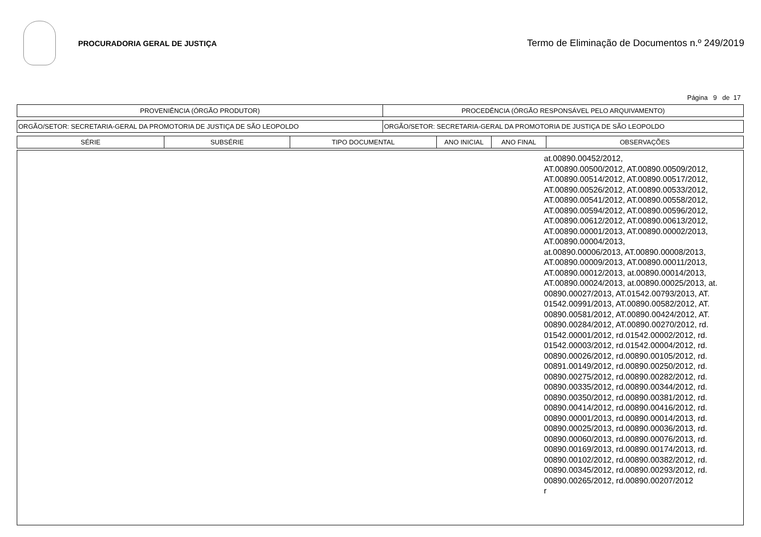PROCURADORIA GERAL DE JUSTIÇA
Termo de Eliminação de Documentos n.º 249/2019
Página 9 de 17
| PROVENIÊNCIA (ÓRGÃO PRODUTOR) | PROCEDÊNCIA (ÓRGÃO RESPONSÁVEL PELO ARQUIVAMENTO) |
| --- | --- |
| ORGÃO/SETOR: SECRETARIA-GERAL DA PROMOTORIA DE JUSTIÇA DE SÃO LEOPOLDO | ORGÃO/SETOR: SECRETARIA-GERAL DA PROMOTORIA DE JUSTIÇA DE SÃO LEOPOLDO |
| SÉRIE | SUBSÉRIE | TIPO DOCUMENTAL | ANO INICIAL | ANO FINAL | OBSERVAÇÕES |
| --- | --- | --- | --- | --- | --- |
| | at.00890.00452/2012, AT.00890.00500/2012, AT.00890.00509/2012, AT.00890.00514/2012, AT.00890.00517/2012, AT.00890.00526/2012, AT.00890.00533/2012, AT.00890.00541/2012, AT.00890.00558/2012, AT.00890.00594/2012, AT.00890.00596/2012, AT.00890.00612/2012, AT.00890.00613/2012, AT.00890.00001/2013, AT.00890.00002/2013, AT.00890.00004/2013, at.00890.00006/2013, AT.00890.00008/2013, AT.00890.00009/2013, AT.00890.00011/2013, AT.00890.00012/2013, at.00890.00014/2013, AT.00890.00024/2013, at.00890.00025/2013, at. 00890.00027/2013, AT.01542.00793/2013, AT. 01542.00991/2013, AT.00890.00582/2012, AT. 00890.00581/2012, AT.00890.00424/2012, AT. 00890.00284/2012, AT.00890.00270/2012, rd. 01542.00001/2012, rd.01542.00002/2012, rd. 01542.00003/2012, rd.01542.00004/2012, rd. 00890.00026/2012, rd.00890.00105/2012, rd. 00891.00149/2012, rd.00890.00250/2012, rd. 00890.00275/2012, rd.00890.00282/2012, rd. 00890.00335/2012, rd.00890.00344/2012, rd. 00890.00350/2012, rd.00890.00381/2012, rd. 00890.00414/2012, rd.00890.00416/2012, rd. 00890.00001/2013, rd.00890.00014/2013, rd. 00890.00025/2013, rd.00890.00036/2013, rd. 00890.00060/2013, rd.00890.00076/2013, rd. 00890.00169/2013, rd.00890.00174/2013, rd. 00890.00102/2012, rd.00890.00382/2012, rd. 00890.00345/2012, rd.00890.00293/2012, rd. 00890.00265/2012, rd.00890.00207/2012 r |